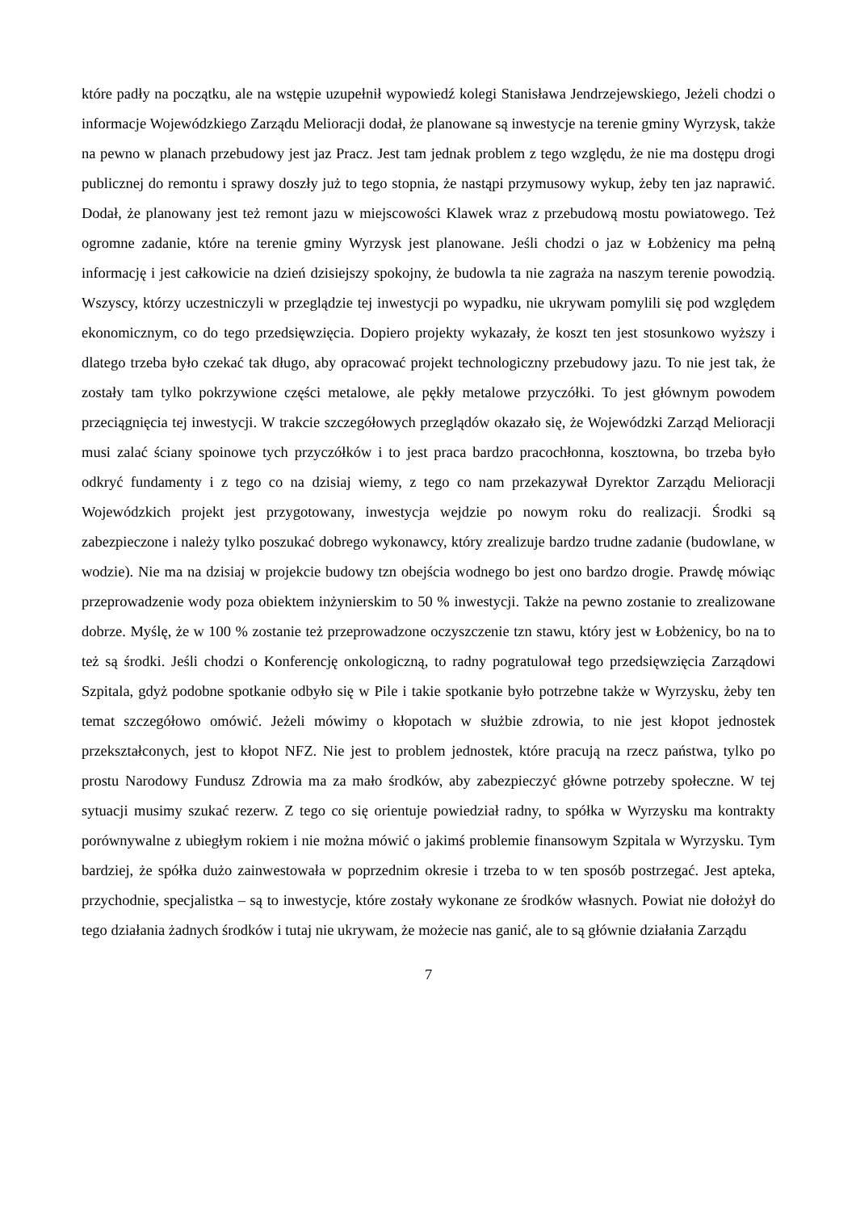które padły na początku, ale na wstępie uzupełnił wypowiedź kolegi Stanisława Jendrzejewskiego, Jeżeli chodzi o informacje Wojewódzkiego Zarządu Melioracji dodał, że planowane są inwestycje na terenie gminy Wyrzysk, także na pewno w planach przebudowy jest jaz Pracz. Jest tam jednak problem z tego względu, że nie ma dostępu drogi publicznej do remontu i sprawy doszły już to tego stopnia, że nastąpi przymusowy wykup, żeby ten jaz naprawić. Dodał, że planowany jest też remont jazu w miejscowości Klawek wraz z przebudową mostu powiatowego. Też ogromne zadanie, które na terenie gminy Wyrzysk jest planowane. Jeśli chodzi o jaz w Łobżenicy ma pełną informację i jest całkowicie na dzień dzisiejszy spokojny, że budowla ta nie zagraża na naszym terenie powodzią. Wszyscy, którzy uczestniczyli w przeglądzie tej inwestycji po wypadku, nie ukrywam pomylili się pod względem ekonomicznym, co do tego przedsięwzięcia. Dopiero projekty wykazały, że koszt ten jest stosunkowo wyższy i dlatego trzeba było czekać tak długo, aby opracować projekt technologiczny przebudowy jazu. To nie jest tak, że zostały tam tylko pokrzywione części metalowe, ale pękły metalowe przyczółki. To jest głównym powodem przeciągnięcia tej inwestycji. W trakcie szczegółowych przeglądów okazało się, że Wojewódzki Zarząd Melioracji musi zalać ściany spoinowe tych przyczółków i to jest praca bardzo pracochłonna, kosztowna, bo trzeba było odkryć fundamenty i z tego co na dzisiaj wiemy, z tego co nam przekazywał Dyrektor Zarządu Melioracji Wojewódzkich projekt jest przygotowany, inwestycja wejdzie po nowym roku do realizacji. Środki są zabezpieczone i należy tylko poszukać dobrego wykonawcy, który zrealizuje bardzo trudne zadanie (budowlane, w wodzie). Nie ma na dzisiaj w projekcie budowy tzn obejścia wodnego bo jest ono bardzo drogie. Prawdę mówiąc przeprowadzenie wody poza obiektem inżynierskim to 50 % inwestycji. Także na pewno zostanie to zrealizowane dobrze. Myślę, że w 100 % zostanie też przeprowadzone oczyszczenie tzn stawu, który jest w Łobżenicy, bo na to też są środki. Jeśli chodzi o Konferencję onkologiczną, to radny pogratulował tego przedsięwzięcia Zarządowi Szpitala, gdyż podobne spotkanie odbyło się w Pile i takie spotkanie było potrzebne także w Wyrzysku, żeby ten temat szczegółowo omówić. Jeżeli mówimy o kłopotach w służbie zdrowia, to nie jest kłopot jednostek przekształconych, jest to kłopot NFZ. Nie jest to problem jednostek, które pracują na rzecz państwa, tylko po prostu Narodowy Fundusz Zdrowia ma za mało środków, aby zabezpieczyć główne potrzeby społeczne. W tej sytuacji musimy szukać rezerw. Z tego co się orientuje powiedział radny, to spółka w Wyrzysku ma kontrakty porównywalne z ubiegłym rokiem i nie można mówić o jakimś problemie finansowym Szpitala w Wyrzysku. Tym bardziej, że spółka dużo zainwestowała w poprzednim okresie i trzeba to w ten sposób postrzegać. Jest apteka, przychodnie, specjalistka – są to inwestycje, które zostały wykonane ze środków własnych. Powiat nie dołożył do tego działania żadnych środków i tutaj nie ukrywam, że możecie nas ganić, ale to są głównie działania Zarządu
7